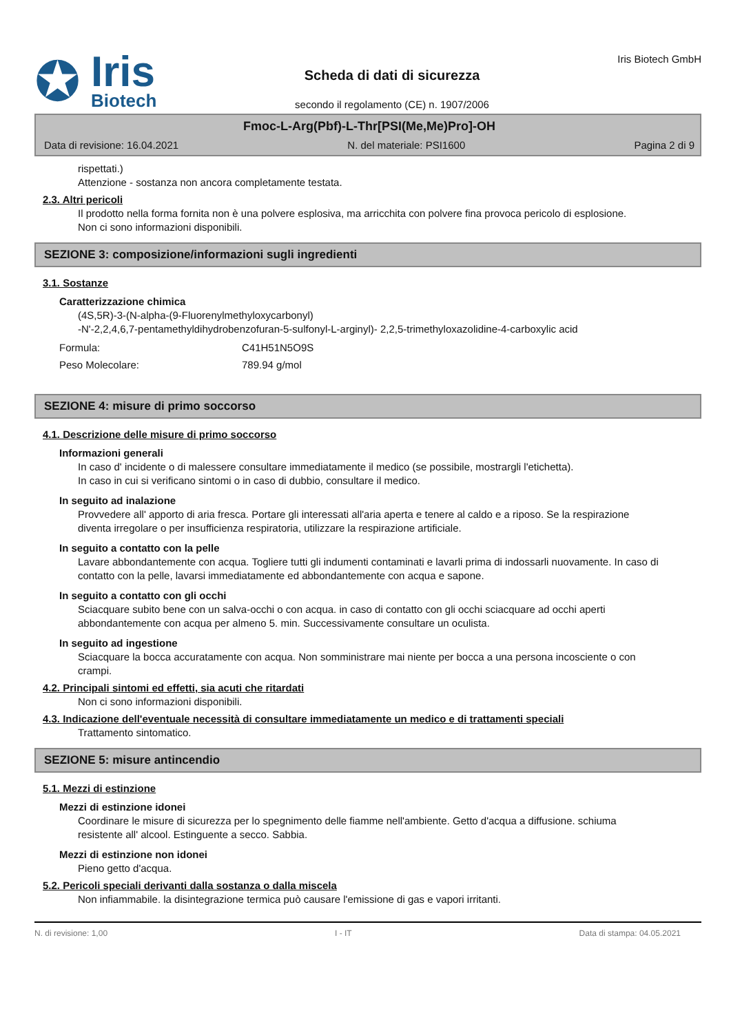✪
Iris
Biotech
Scheda di dati di sicurezza
secondo il regolamento (CE) n. 1907/2006
Iris Biotech GmbH
Fmoc-L-Arg(Pbf)-L-Thr[PSI(Me,Me)Pro]-OH
Data di revisione: 16.04.2021 N. del materiale: PSI1600 Pagina 2 di 9
rispettati.)
Attenzione - sostanza non ancora completamente testata.
2.3. Altri pericoli
Il prodotto nella forma fornita non è una polvere esplosiva, ma arricchita con polvere fina provoca pericolo di esplosione.
Non ci sono informazioni disponibili.
SEZIONE 3: composizione/informazioni sugli ingredienti
3.1. Sostanze
Caratterizzazione chimica
(4S,5R)-3-(N-alpha-(9-Fluorenylmethyloxycarbonyl)
-N'-2,2,4,6,7-pentamethyldihydrobenzofuran-5-sulfonyl-L-arginyl)- 2,2,5-trimethyloxazolidine-4-carboxylic acid
| Formula: | C41H51N5O9S |
| Peso Molecolare: | 789.94 g/mol |
SEZIONE 4: misure di primo soccorso
4.1. Descrizione delle misure di primo soccorso
Informazioni generali
In caso d' incidente o di malessere consultare immediatamente il medico (se possibile, mostrargli l'etichetta).
In caso in cui si verificano sintomi o in caso di dubbio, consultare il medico.
In seguito ad inalazione
Provvedere all' apporto di aria fresca. Portare gli interessati all'aria aperta e tenere al caldo e a riposo. Se la respirazione diventa irregolare o per insufficienza respiratoria, utilizzare la respirazione artificiale.
In seguito a contatto con la pelle
Lavare abbondantemente con acqua. Togliere tutti gli indumenti contaminati e lavarli prima di indossarli nuovamente. In caso di contatto con la pelle, lavarsi immediatamente ed abbondantemente con acqua e sapone.
In seguito a contatto con gli occhi
Sciacquare subito bene con un salva-occhi o con acqua. in caso di contatto con gli occhi sciacquare ad occhi aperti abbondantemente con acqua per almeno 5. min. Successivamente consultare un oculista.
In seguito ad ingestione
Sciacquare la bocca accuratamente con acqua. Non somministrare mai niente per bocca a una persona incosciente o con crampi.
4.2. Principali sintomi ed effetti, sia acuti che ritardati
Non ci sono informazioni disponibili.
4.3. Indicazione dell'eventuale necessità di consultare immediatamente un medico e di trattamenti speciali
Trattamento sintomatico.
SEZIONE 5: misure antincendio
5.1. Mezzi di estinzione
Mezzi di estinzione idonei
Coordinare le misure di sicurezza per lo spegnimento delle fiamme nell'ambiente. Getto d'acqua a diffusione. schiuma resistente all' alcool. Estinguente a secco. Sabbia.
Mezzi di estinzione non idonei
Pieno getto d'acqua.
5.2. Pericoli speciali derivanti dalla sostanza o dalla miscela
Non infiammabile. la disintegrazione termica può causare l'emissione di gas e vapori irritanti.
N. di revisione: 1,00 I - IT Data di stampa: 04.05.2021